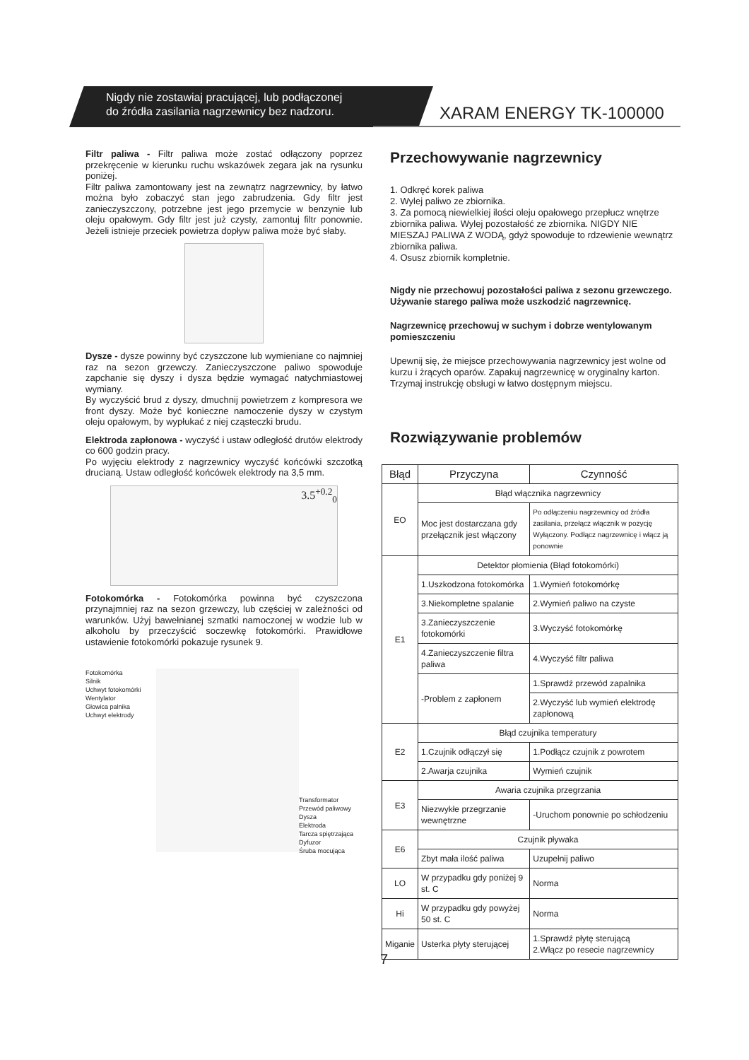Nigdy nie zostawiaj pracującej, lub podłączonej
do źródła zasilania nagrzewnicy bez nadzoru.
XARAM ENERGY TK-100000
Filtr paliwa - Filtr paliwa może zostać odłączony poprzez przekręcenie w kierunku ruchu wskazówek zegara jak na rysunku poniżej.
Filtr paliwa zamontowany jest na zewnątrz nagrzewnicy, by łatwo można było zobaczyć stan jego zabrudzenia. Gdy filtr jest zanieczyszczony, potrzebne jest jego przemycie w benzynie lub oleju opałowym. Gdy filtr jest już czysty, zamontuj filtr ponownie. Jeżeli istnieje przeciek powietrza dopływ paliwa może być słaby.
Dysze - dysze powinny być czyszczone lub wymieniane co najmniej raz na sezon grzewczy. Zanieczyszczone paliwo spowoduje zapchanie się dyszy i dysza będzie wymagać natychmiastowej wymiany.
By wyczyścić brud z dyszy, dmuchnij powietrzem z kompresora we front dyszy. Może być konieczne namoczenie dyszy w czystym oleju opałowym, by wypłukać z niej cząsteczki brudu.
Elektroda zapłonowa - wyczyść i ustaw odległość drutów elektrody co 600 godzin pracy.
Po wyjęciu elektrody z nagrzewnicy wyczyść końcówki szczotką drucianą. Ustaw odległość końcówek elektrody na 3,5 mm.
3.5<sup>+0.2</sup><sub>0</sub>
Fotokomórka - Fotokomórka powinna być czyszczona przynajmniej raz na sezon grzewczy, lub częściej w zależności od warunków. Użyj bawełnianej szmatki namoczonej w wodzie lub w alkoholu by przeczyścić soczewkę fotokomórki. Prawidłowe ustawienie fotokomórki pokazuje rysunek 9.
Fotokomórka
Silnik
Uchwyt fotokomórki
Wentylator
Głowica palnika
Uchwyt elektrody
Transformator
Przewód paliwowy
Dysza
Elektroda
Tarcza spiętrzająca
Dyfuzor
Śruba mocująca
Przechowywanie nagrzewnicy
1. Odkręć korek paliwa
2. Wylej paliwo ze zbiornika.
3. Za pomocą niewielkiej ilości oleju opałowego przepłucz wnętrze zbiornika paliwa. Wylej pozostałość ze zbiornika. NIGDY NIE MIESZAJ PALIWA Z WODĄ, gdyż spowoduje to rdzewienie wewnątrz zbiornika paliwa.
4. Osusz zbiornik kompletnie.
Nigdy nie przechowuj pozostałości paliwa z sezonu grzewczego. Używanie starego paliwa może uszkodzić nagrzewnicę.
Nagrzewnicę przechowuj w suchym i dobrze wentylowanym pomieszczeniu
Upewnij się, że miejsce przechowywania nagrzewnicy jest wolne od kurzu i żrących oparów. Zapakuj nagrzewnicę w oryginalny karton. Trzymaj instrukcję obsługi w łatwo dostępnym miejscu.
Rozwiązywanie problemów
| Błąd | Przyczyna | Czynność |
| --- | --- | --- |
| EO | Błąd włącznika nagrzewnicy | |
| | Moc jest dostarczana gdy przełącznik jest włączony | Po odłączeniu nagrzewnicy od źródła zasilania, przełącz włącznik w pozycję Wyłączony. Podłącz nagrzewnicę i włącz ją ponownie |
| E1 | Detektor płomienia (Błąd fotokomórki) | |
| | 1.Uszkodzona fotokomórka | 1.Wymień fotokomórkę |
| | 3.Niekompletne spalanie | 2.Wymień paliwo na czyste |
| | 3.Zanieczyszczenie fotokomórki | 3.Wyczyść fotokomórkę |
| | 4.Zanieczyszczenie filtra paliwa | 4.Wyczyść filtr paliwa |
| | -Problem z zapłonem | 1.Sprawdź przewód zapalnika |
| | | 2.Wyczyść lub wymień elektrodę zapłonową |
| E2 | Błąd czujnika temperatury | |
| | 1.Czujnik odłączył się | 1.Podłącz czujnik z powrotem |
| | 2.Awarja czujnika | Wymień czujnik |
| E3 | Awaria czujnika przegrzania | |
| | Niezwykłe przegrzanie wewnętrzne | -Uruchom ponownie po schłodzeniu |
| E6 | Czujnik pływaka | |
| | Zbyt mała ilość paliwa | Uzupełnij paliwo |
| LO | W przypadku gdy poniżej 9 st. C | Norma |
| Hi | W przypadku gdy powyżej 50 st. C | Norma |
| Miganie | Usterka płyty sterującej | 1.Sprawdź płytę sterującą 2.Włącz po resecie nagrzewnicy |
7